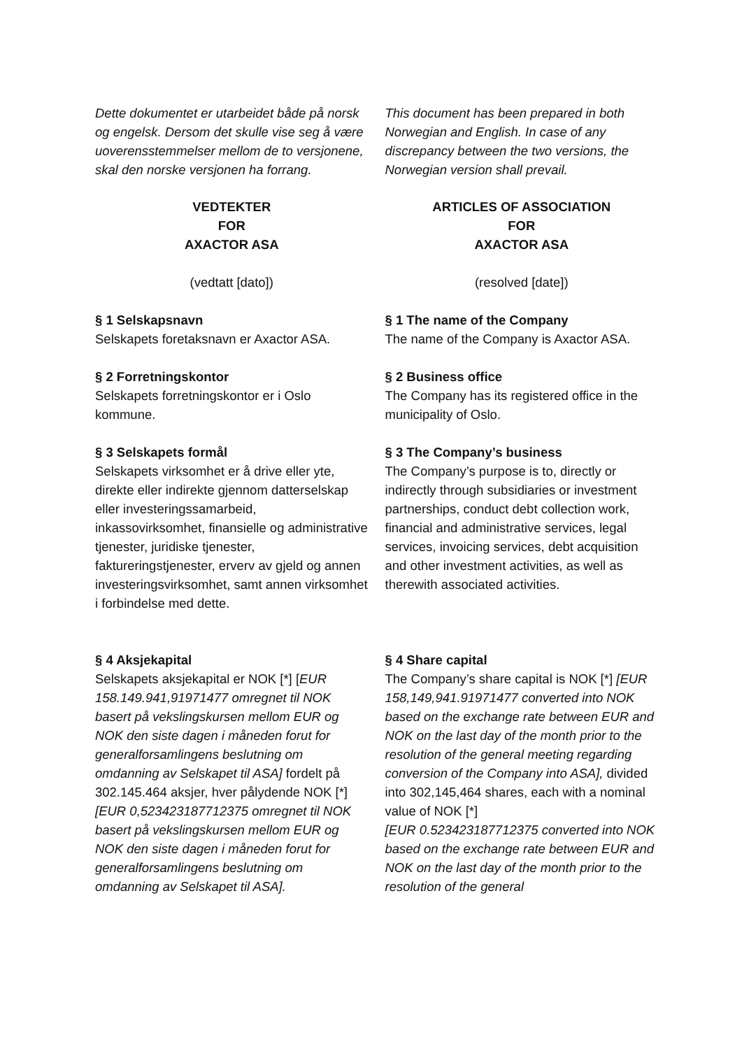Dette dokumentet er utarbeidet både på norsk og engelsk. Dersom det skulle vise seg å være uoverensstemmelser mellom de to versjonene, skal den norske versjonen ha forrang.
This document has been prepared in both Norwegian and English. In case of any discrepancy between the two versions, the Norwegian version shall prevail.
VEDTEKTER
FOR
AXACTOR ASA
ARTICLES OF ASSOCIATION
FOR
AXACTOR ASA
(vedtatt [dato]) (resolved [date])
§ 1 Selskapsnavn
Selskapets foretaksnavn er Axactor ASA.
§ 1 The name of the Company
The name of the Company is Axactor ASA.
§ 2 Forretningskontor
Selskapets forretningskontor er i Oslo kommune.
§ 2 Business office
The Company has its registered office in the municipality of Oslo.
§ 3 Selskapets formål
Selskapets virksomhet er å drive eller yte, direkte eller indirekte gjennom datterselskap eller investeringssamarbeid, inkassovirksomhet, finansielle og administrative tjenester, juridiske tjenester, faktureringstjenester, erverv av gjeld og annen investeringsvirksomhet, samt annen virksomhet i forbindelse med dette.
§ 3 The Company’s business
The Company’s purpose is to, directly or indirectly through subsidiaries or investment partnerships, conduct debt collection work, financial and administrative services, legal services, invoicing services, debt acquisition and other investment activities, as well as therewith associated activities.
§ 4 Aksjekapital
Selskapets aksjekapital er NOK [*] [EUR 158.149.941,91971477 omregnet til NOK basert på vekslingskursen mellom EUR og NOK den siste dagen i måneden forut for generalforsamlingens beslutning om omdanning av Selskapet til ASA] fordelt på 302.145.464 aksjer, hver pålydende NOK [*] [EUR 0,523423187712375 omregnet til NOK basert på vekslingskursen mellom EUR og NOK den siste dagen i måneden forut for generalforsamlingens beslutning om omdanning av Selskapet til ASA].
§ 4 Share capital
The Company’s share capital is NOK [*] [EUR 158,149,941.91971477 converted into NOK based on the exchange rate between EUR and NOK on the last day of the month prior to the resolution of the general meeting regarding conversion of the Company into ASA], divided into 302,145,464 shares, each with a nominal value of NOK [*]
[EUR 0.523423187712375 converted into NOK based on the exchange rate between EUR and NOK on the last day of the month prior to the resolution of the general